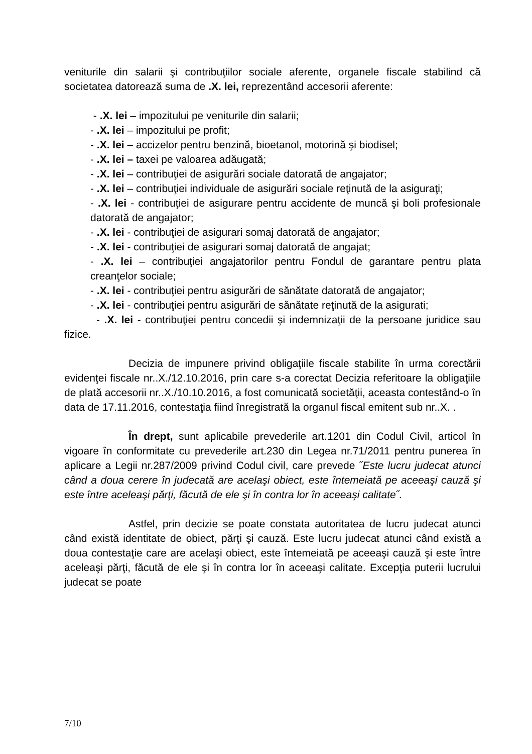veniturile din salarii şi contribuţiilor sociale aferente, organele fiscale stabilind că societatea datorează suma de .X. lei, reprezentând accesorii aferente:
- .X. lei – impozitului pe veniturile din salarii;
- .X. lei – impozitului pe profit;
- .X. lei – accizelor pentru benzină, bioetanol, motorină şi biodisel;
- .X. lei – taxei pe valoarea adăugată;
- .X. lei – contribuţiei de asigurări sociale datorată de angajator;
- .X. lei – contribuţiei individuale de asigurări sociale reţinută de la asiguraţi;
- .X. lei - contribuţiei de asigurare pentru accidente de muncă şi boli profesionale datorată de angajator;
- .X. lei - contribuţiei de asigurari somaj datorată de angajator;
- .X. lei - contribuţiei de asigurari somaj datorată de angajat;
- .X. lei – contribuţiei angajatorilor pentru Fondul de garantare pentru plata creanţelor sociale;
- .X. lei - contribuţiei pentru asigurări de sănătate datorată de angajator;
- .X. lei - contribuţiei pentru asigurări de sănătate reţinută de la asigurati;
- .X. lei - contribuţiei pentru concedii şi indemnizaţii de la persoane juridice sau fizice.
Decizia de impunere privind obligaţiile fiscale stabilite în urma corectării evidenţei fiscale nr..X./12.10.2016, prin care s-a corectat Decizia referitoare la obligaţiile de plată accesorii nr..X./10.10.2016, a fost comunicată societăţii, aceasta contestând-o în data de 17.11.2016, contestaţia fiind înregistrată la organul fiscal emitent sub nr..X. .
În drept, sunt aplicabile prevederile art.1201 din Codul Civil, articol în vigoare în conformitate cu prevederile art.230 din Legea nr.71/2011 pentru punerea în aplicare a Legii nr.287/2009 privind Codul civil, care prevede ˝Este lucru judecat atunci când a doua cerere în judecată are acelaşi obiect, este întemeiată pe aceeaşi cauză şi este între aceleaşi părţi, făcută de ele şi în contra lor în aceeaşi calitate˝.
Astfel, prin decizie se poate constata autoritatea de lucru judecat atunci când există identitate de obiect, părţi şi cauză. Este lucru judecat atunci când există a doua contestaţie care are acelaşi obiect, este întemeiată pe aceeaşi cauză şi este între aceleaşi părţi, făcută de ele şi în contra lor în aceeaşi calitate. Excepţia puterii lucrului judecat se poate
7/10